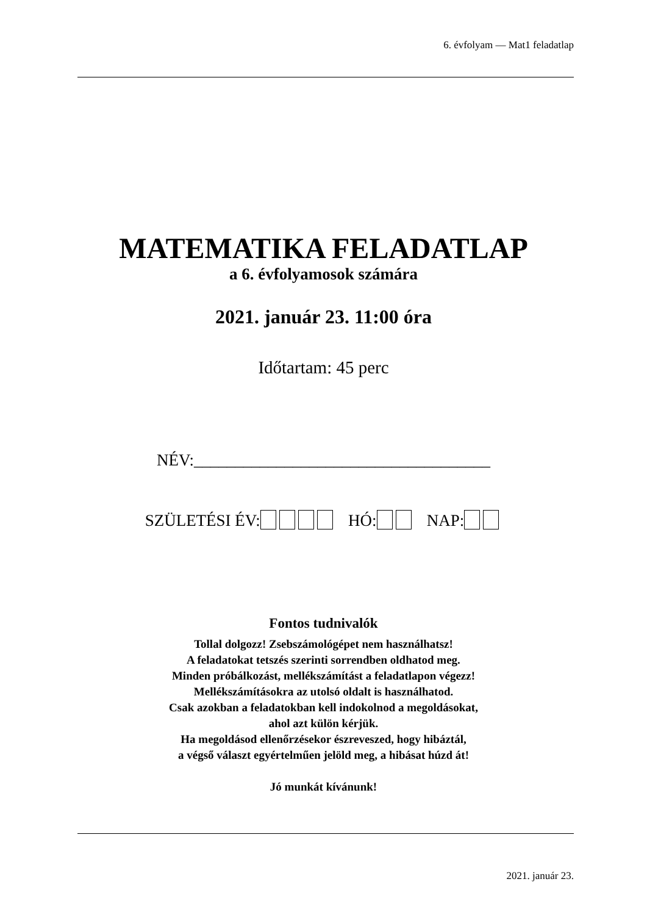6. évfolyam — Mat1 feladatlap
MATEMATIKA FELADATLAP
a 6. évfolyamosok számára
2021. január 23. 11:00 óra
Időtartam: 45 perc
NÉV:____________________________________
SZÜLETÉSI ÉV: HÓ: NAP:
Fontos tudnivalók
Tollal dolgozz! Zsebszámológépet nem használhatsz!
A feladatokat tetszés szerinti sorrendben oldhatod meg.
Minden próbálkozást, mellékszámítást a feladatlapon végezz!
Mellékszámításokra az utolsó oldalt is használhatod.
Csak azokban a feladatokban kell indokolnod a megoldásokat,
ahol azt külön kérjük.
Ha megoldásod ellenőrzésekor észreveszed, hogy hibáztál,
a végső választ egyértelműen jelöld meg, a hibásat húzd át!
Jó munkát kívánunk!
2021. január 23.